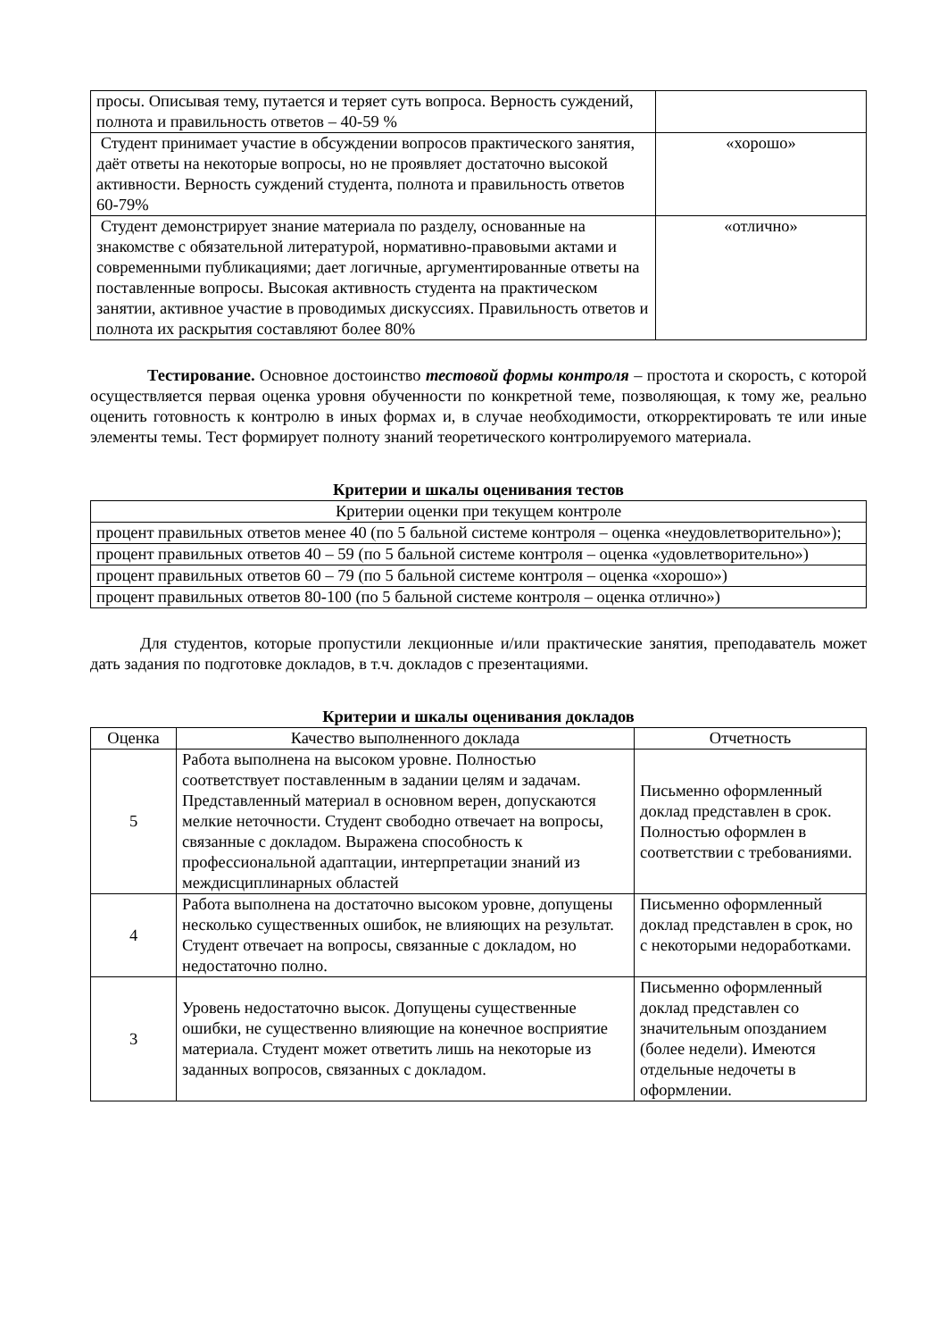| просы. Описывая тему, путается и теряет суть вопроса. Верность суждений, полнота и правильность ответов – 40-59 % | |
| Студент принимает участие в обсуждении вопросов практического занятия, даёт ответы на некоторые вопросы, но не проявляет достаточно высокой активности. Верность суждений студента, полнота и правильность ответов 60-79% | «хорошо» |
| Студент демонстрирует знание материала по разделу, основанные на знакомстве с обязательной литературой, нормативно-правовыми актами и современными публикациями; дает логичные, аргументированные ответы на поставленные вопросы. Высокая активность студента на практическом занятии, активное участие в проводимых дискуссиях. Правильность ответов и полнота их раскрытия составляют более 80% | «отлично» |
Тестирование. Основное достоинство тестовой формы контроля – простота и скорость, с которой осуществляется первая оценка уровня обученности по конкретной теме, позволяющая, к тому же, реально оценить готовность к контролю в иных формах и, в случае необходимости, откорректировать те или иные элементы темы. Тест формирует полноту знаний теоретического контролируемого материала.
Критерии и шкалы оценивания тестов
| Критерии оценки при текущем контроле |
| процент правильных ответов менее 40 (по 5 бальной системе контроля – оценка «неудовлетворительно»); |
| процент правильных ответов 40 – 59 (по 5 бальной системе контроля – оценка «удовлетворительно») |
| процент правильных ответов 60 – 79 (по 5 бальной системе контроля – оценка «хорошо») |
| процент правильных ответов 80-100 (по 5 бальной системе контроля – оценка отлично») |
Для студентов, которые пропустили лекционные и/или практические занятия, преподаватель может дать задания по подготовке докладов, в т.ч. докладов с презентациями.
Критерии и шкалы оценивания докладов
| Оценка | Качество выполненного доклада | Отчетность |
| --- | --- | --- |
| 5 | Работа выполнена на высоком уровне. Полностью соответствует поставленным в задании целям и задачам. Представленный материал в основном верен, допускаются мелкие неточности. Студент свободно отвечает на вопросы, связанные с докладом. Выражена способность к профессиональной адаптации, интерпретации знаний из междисциплинарных областей | Письменно оформленный доклад представлен в срок. Полностью оформлен в соответствии с требованиями. |
| 4 | Работа выполнена на достаточно высоком уровне, допущены несколько существенных ошибок, не влияющих на результат. Студент отвечает на вопросы, связанные с докладом, но недостаточно полно. | Письменно оформленный доклад представлен в срок, но с некоторыми недоработками. |
| 3 | Уровень недостаточно высок. Допущены существенные ошибки, не существенно влияющие на конечное восприятие материала. Студент может ответить лишь на некоторые из заданных вопросов, связанных с докладом. | Письменно оформленный доклад представлен со значительным опозданием (более недели). Имеются отдельные недочеты в оформлении. |